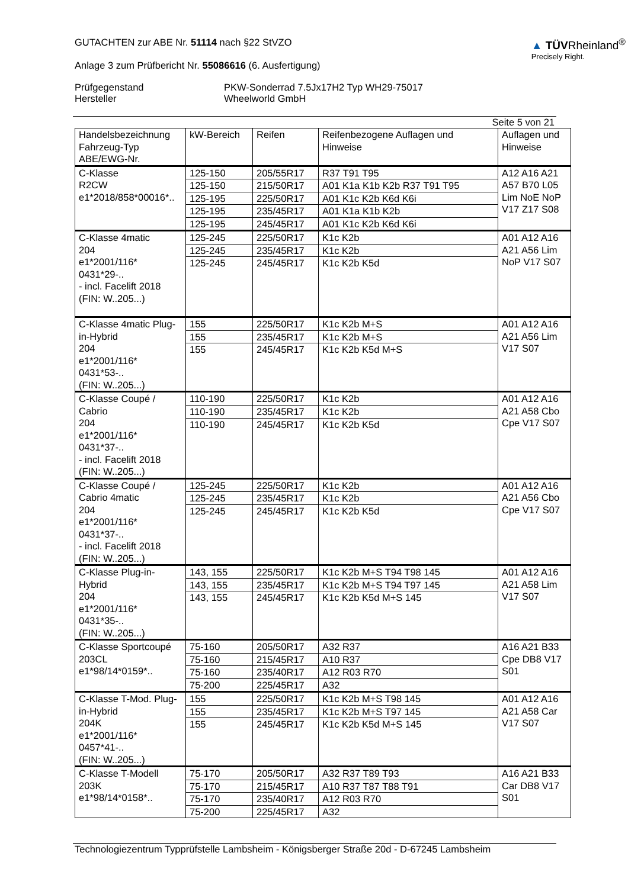GUTACHTEN zur ABE Nr. 51114 nach §22 StVZO
Anlage 3 zum Prüfbericht Nr. 55086616 (6. Ausfertigung)
▲ TÜVRheinland<sup>®</sup>
Precisely Right.
Prüfgegenstand PKW-Sonderrad 7.5Jx17H2 Typ WH29-75017
Hersteller Wheelworld GmbH
Seite 5 von 21
| Handelsbezeichnung Fahrzeug-Typ ABE/EWG-Nr. | kW-Bereich | Reifen | Reifenbezogene Auflagen und Hinweise | Auflagen und Hinweise |
| C-Klasse R2CW e1*2018/858*00016*.. | 125-150 | 205/55R17 | R37 T91 T95 | A12 A16 A21 A57 B70 L05 Lim NoE NoP V17 Z17 S08 |
| | 125-150 | 215/50R17 | A01 K1a K1b K2b R37 T91 T95 | |
| | 125-195 | 225/50R17 | A01 K1c K2b K6d K6i | |
| | 125-195 | 235/45R17 | A01 K1a K1b K2b | |
| | 125-195 | 245/45R17 | A01 K1c K2b K6d K6i | |
| C-Klasse 4matic 204 e1*2001/116* 0431*29-.. - incl. Facelift 2018 (FIN: W..205...) | 125-245 | 225/50R17 | K1c K2b | A01 A12 A16 A21 A56 Lim NoP V17 S07 |
| | 125-245 | 235/45R17 | K1c K2b | |
| | 125-245 | 245/45R17 | K1c K2b K5d | |
| C-Klasse 4matic Plug-in-Hybrid 204 e1*2001/116* 0431*53-.. (FIN: W..205...) | 155 | 225/50R17 | K1c K2b M+S | A01 A12 A16 A21 A56 Lim V17 S07 |
| | 155 | 235/45R17 | K1c K2b M+S | |
| | 155 | 245/45R17 | K1c K2b K5d M+S | |
| C-Klasse Coupé / Cabrio 204 e1*2001/116* 0431*37-.. - incl. Facelift 2018 (FIN: W..205...) | 110-190 | 225/50R17 | K1c K2b | A01 A12 A16 A21 A58 Cbo Cpe V17 S07 |
| | 110-190 | 235/45R17 | K1c K2b | |
| | 110-190 | 245/45R17 | K1c K2b K5d | |
| C-Klasse Coupé / Cabrio 4matic 204 e1*2001/116* 0431*37-.. - incl. Facelift 2018 (FIN: W..205...) | 125-245 | 225/50R17 | K1c K2b | A01 A12 A16 A21 A56 Cbo Cpe V17 S07 |
| | 125-245 | 235/45R17 | K1c K2b | |
| | 125-245 | 245/45R17 | K1c K2b K5d | |
| C-Klasse Plug-in-Hybrid 204 e1*2001/116* 0431*35-.. (FIN: W..205...) | 143, 155 | 225/50R17 | K1c K2b M+S T94 T98 145 | A01 A12 A16 A21 A58 Lim V17 S07 |
| | 143, 155 | 235/45R17 | K1c K2b M+S T94 T97 145 | |
| | 143, 155 | 245/45R17 | K1c K2b K5d M+S 145 | |
| C-Klasse Sportcoupé 203CL e1*98/14*0159*.. | 75-160 | 205/50R17 | A32 R37 | A16 A21 B33 Cpe DB8 V17 S01 |
| | 75-160 | 215/45R17 | A10 R37 | |
| | 75-160 | 235/40R17 | A12 R03 R70 | |
| | 75-200 | 225/45R17 | A32 | |
| C-Klasse T-Mod. Plug-in-Hybrid 204K e1*2001/116* 0457*41-.. (FIN: W..205...) | 155 | 225/50R17 | K1c K2b M+S T98 145 | A01 A12 A16 A21 A58 Car V17 S07 |
| | 155 | 235/45R17 | K1c K2b M+S T97 145 | |
| | 155 | 245/45R17 | K1c K2b K5d M+S 145 | |
| C-Klasse T-Modell 203K e1*98/14*0158*.. | 75-170 | 205/50R17 | A32 R37 T89 T93 | A16 A21 B33 Car DB8 V17 S01 |
| | 75-170 | 215/45R17 | A10 R37 T87 T88 T91 | |
| | 75-170 | 235/40R17 | A12 R03 R70 | |
| | 75-200 | 225/45R17 | A32 | |
Technologiezentrum Typprüfstelle Lambsheim - Königsberger Straße 20d - D-67245 Lambsheim